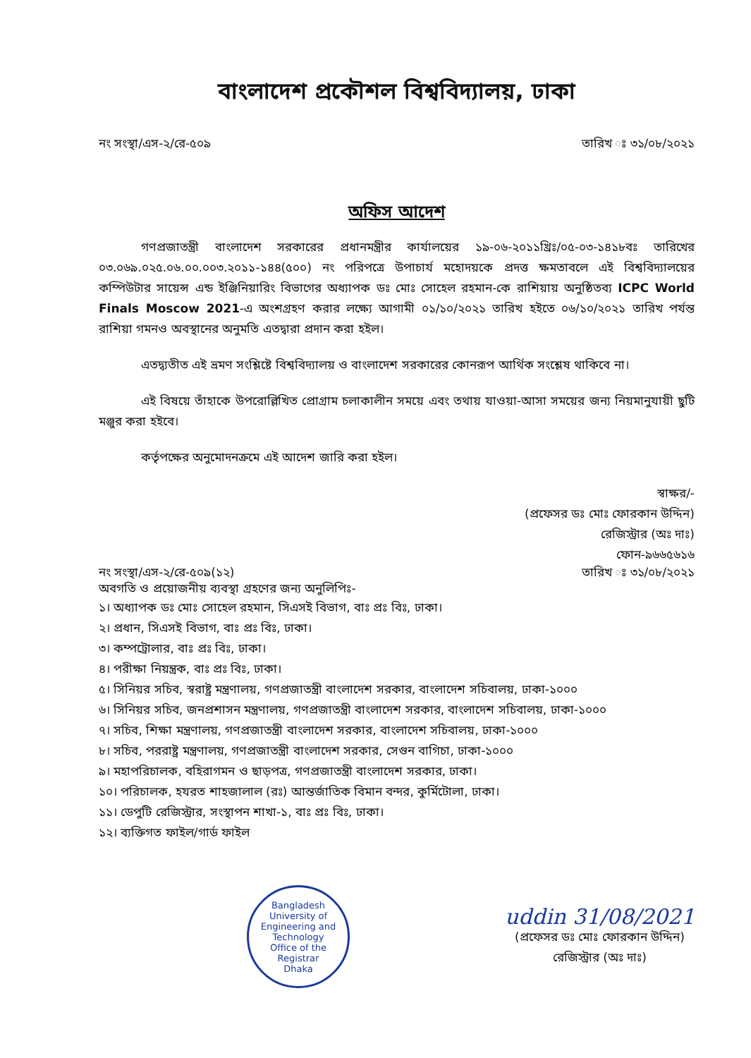বাংলাদেশ প্রকৌশল বিশ্ববিদ্যালয়, ঢাকা
নং সংস্থা/এস-২/রে-৫০৯ তারিখ ঃ ৩১/০৮/২০২১
অফিস আদেশ
গণপ্রজাতন্ত্রী বাংলাদেশ সরকারের প্রধানমন্ত্রীর কার্যালয়ের ১৯-০৬-২০১১খ্রিঃ/০৫-০৩-১৪১৮বঃ তারিখের ০৩.০৬৯.০২৫.০৬.০০.০০৩.২০১১-১৪৪(৫০০) নং পরিপত্রে উপাচার্য মহোদয়কে প্রদত্ত ক্ষমতাবলে এই বিশ্ববিদ্যালয়ের কম্পিউটার সায়েন্স এন্ড ইঞ্জিনিয়ারিং বিভাগের অধ্যাপক ডঃ মোঃ সোহেল রহমান-কে রাশিয়ায় অনুষ্ঠিতব্য ICPC World Finals Moscow 2021-এ অংশগ্রহণ করার লক্ষ্যে আগামী ০১/১০/২০২১ তারিখ হইতে ০৬/১০/২০২১ তারিখ পর্যন্ত রাশিয়া গমনও অবস্থানের অনুমতি এতদ্বারা প্রদান করা হইল।
এতদ্ব্যতীত এই ভ্রমণ সংশ্লিষ্টে বিশ্ববিদ্যালয় ও বাংলাদেশ সরকারের কোনরূপ আর্থিক সংশ্লেষ থাকিবে না।
এই বিষয়ে তাঁহাকে উপরোল্লিখিত প্রোগ্রাম চলাকালীন সময়ে এবং তথায় যাওয়া-আসা সময়ের জন্য নিয়মানুযায়ী ছুটি মঞ্জুর করা হইবে।
কর্তৃপক্ষের অনুমোদনক্রমে এই আদেশ জারি করা হইল।
স্বাক্ষর/-
(প্রফেসর ডঃ মোঃ ফোরকান উদ্দিন)
রেজিস্ট্রার (অঃ দাঃ)
ফোন-৯৬৬৫৬১৬
নং সংস্থা/এস-২/রে-৫০৯(১২) তারিখ ঃ ৩১/০৮/২০২১
অবগতি ও প্রয়োজনীয় ব্যবস্থা গ্রহণের জন্য অনুলিপিঃ-
১। অধ্যাপক ডঃ মোঃ সোহেল রহমান, সিএসই বিভাগ, বাঃ প্রঃ বিঃ, ঢাকা।
২। প্রধান, সিএসই বিভাগ, বাঃ প্রঃ বিঃ, ঢাকা।
৩। কম্পট্রোলার, বাঃ প্রঃ বিঃ, ঢাকা।
৪। পরীক্ষা নিয়ন্ত্রক, বাঃ প্রঃ বিঃ, ঢাকা।
৫। সিনিয়র সচিব, স্বরাষ্ট্র মন্ত্রণালয়, গণপ্রজাতন্ত্রী বাংলাদেশ সরকার, বাংলাদেশ সচিবালয়, ঢাকা-১০০০
৬। সিনিয়র সচিব, জনপ্রশাসন মন্ত্রণালয়, গণপ্রজাতন্ত্রী বাংলাদেশ সরকার, বাংলাদেশ সচিবালয়, ঢাকা-১০০০
৭। সচিব, শিক্ষা মন্ত্রণালয়, গণপ্রজাতন্ত্রী বাংলাদেশ সরকার, বাংলাদেশ সচিবালয়, ঢাকা-১০০০
৮। সচিব, পররাষ্ট্র মন্ত্রণালয়, গণপ্রজাতন্ত্রী বাংলাদেশ সরকার, সেগুন বাগিচা, ঢাকা-১০০০
৯। মহাপরিচালক, বহিরাগমন ও ছাড়পত্র, গণপ্রজাতন্ত্রী বাংলাদেশ সরকার, ঢাকা।
১০। পরিচালক, হযরত শাহজালাল (রঃ) আন্তর্জাতিক বিমান বন্দর, কুর্মিটোলা, ঢাকা।
১১। ডেপুটি রেজিস্ট্রার, সংস্থাপন শাখা-১, বাঃ প্রঃ বিঃ, ঢাকা।
১২। ব্যক্তিগত ফাইল/গার্ড ফাইল
Bangladesh University of Engineering and Technology
Office of the Registrar
Dhaka
uddin 31/08/2021
(প্রফেসর ডঃ মোঃ ফোরকান উদ্দিন)
রেজিস্ট্রার (অঃ দাঃ)